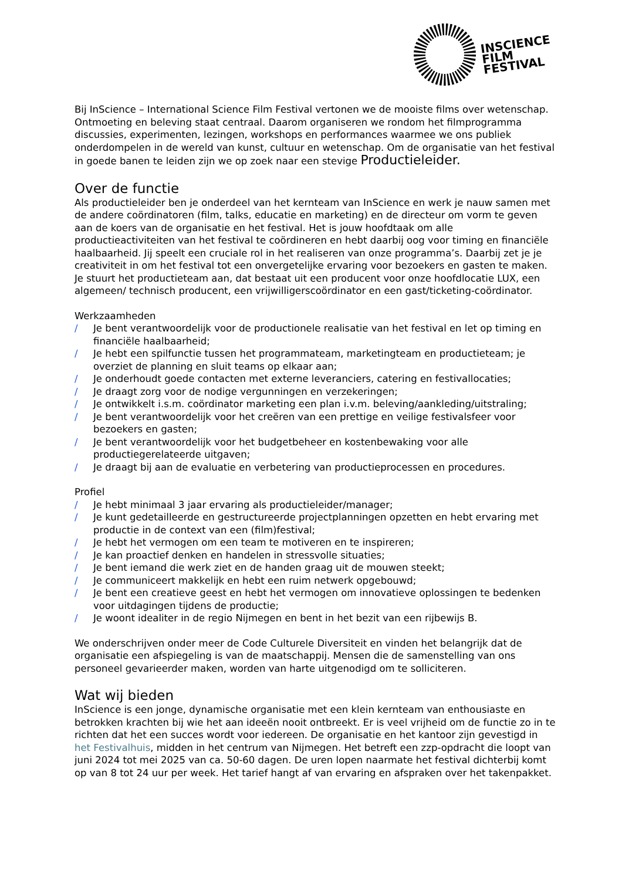INSCIENCE
FILM
FESTIVAL
Bij InScience – International Science Film Festival vertonen we de mooiste films over wetenschap. Ontmoeting en beleving staat centraal. Daarom organiseren we rondom het filmprogramma discussies, experimenten, lezingen, workshops en performances waarmee we ons publiek onderdompelen in de wereld van kunst, cultuur en wetenschap. Om de organisatie van het festival in goede banen te leiden zijn we op zoek naar een stevige Productieleider.
Over de functie
Als productieleider ben je onderdeel van het kernteam van InScience en werk je nauw samen met de andere coördinatoren (film, talks, educatie en marketing) en de directeur om vorm te geven aan de koers van de organisatie en het festival. Het is jouw hoofdtaak om alle productieactiviteiten van het festival te coördineren en hebt daarbij oog voor timing en financiële haalbaarheid. Jij speelt een cruciale rol in het realiseren van onze programma’s. Daarbij zet je je creativiteit in om het festival tot een onvergetelijke ervaring voor bezoekers en gasten te maken. Je stuurt het productieteam aan, dat bestaat uit een producent voor onze hoofdlocatie LUX, een algemeen/ technisch producent, een vrijwilligerscoördinator en een gast/ticketing-coördinator.
Werkzaamheden
/ Je bent verantwoordelijk voor de productionele realisatie van het festival en let op timing en financiële haalbaarheid;
/ Je hebt een spilfunctie tussen het programmateam, marketingteam en productieteam; je overziet de planning en sluit teams op elkaar aan;
/ Je onderhoudt goede contacten met externe leveranciers, catering en festivallocaties;
/ Je draagt zorg voor de nodige vergunningen en verzekeringen;
/ Je ontwikkelt i.s.m. coördinator marketing een plan i.v.m. beleving/aankleding/uitstraling;
/ Je bent verantwoordelijk voor het creëren van een prettige en veilige festivalsfeer voor bezoekers en gasten;
/ Je bent verantwoordelijk voor het budgetbeheer en kostenbewaking voor alle productiegerelateerde uitgaven;
/ Je draagt bij aan de evaluatie en verbetering van productieprocessen en procedures.
Profiel
/ Je hebt minimaal 3 jaar ervaring als productieleider/manager;
/ Je kunt gedetailleerde en gestructureerde projectplanningen opzetten en hebt ervaring met productie in de context van een (film)festival;
/ Je hebt het vermogen om een team te motiveren en te inspireren;
/ Je kan proactief denken en handelen in stressvolle situaties;
/ Je bent iemand die werk ziet en de handen graag uit de mouwen steekt;
/ Je communiceert makkelijk en hebt een ruim netwerk opgebouwd;
/ Je bent een creatieve geest en hebt het vermogen om innovatieve oplossingen te bedenken voor uitdagingen tijdens de productie;
/ Je woont idealiter in de regio Nijmegen en bent in het bezit van een rijbewijs B.
We onderschrijven onder meer de Code Culturele Diversiteit en vinden het belangrijk dat de organisatie een afspiegeling is van de maatschappij. Mensen die de samenstelling van ons personeel gevarieerder maken, worden van harte uitgenodigd om te solliciteren.
Wat wij bieden
InScience is een jonge, dynamische organisatie met een klein kernteam van enthousiaste en betrokken krachten bij wie het aan ideeën nooit ontbreekt. Er is veel vrijheid om de functie zo in te richten dat het een succes wordt voor iedereen. De organisatie en het kantoor zijn gevestigd in het Festivalhuis, midden in het centrum van Nijmegen. Het betreft een zzp-opdracht die loopt van juni 2024 tot mei 2025 van ca. 50-60 dagen. De uren lopen naarmate het festival dichterbij komt op van 8 tot 24 uur per week. Het tarief hangt af van ervaring en afspraken over het takenpakket.